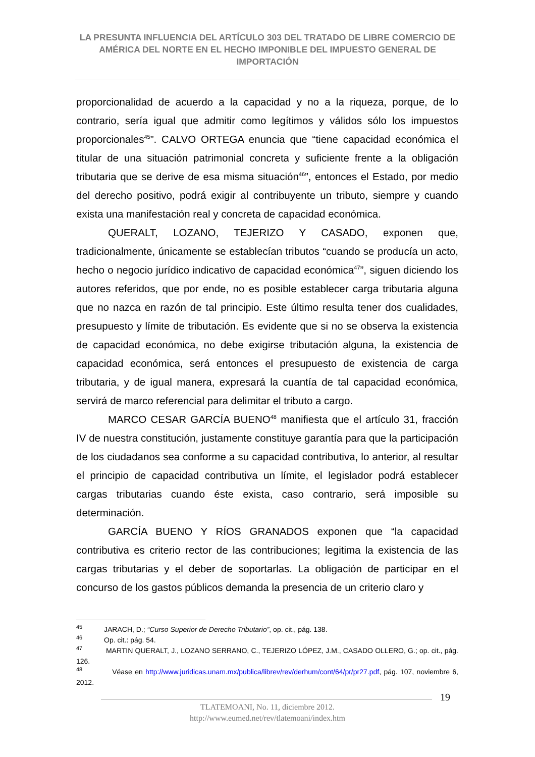LA PRESUNTA INFLUENCIA DEL ARTÍCULO 303 DEL TRATADO DE LIBRE COMERCIO DE AMÉRICA DEL NORTE EN EL HECHO IMPONIBLE DEL IMPUESTO GENERAL DE IMPORTACIÓN
proporcionalidad de acuerdo a la capacidad y no a la riqueza, porque, de lo contrario, sería igual que admitir como legítimos y válidos sólo los impuestos proporcionales<sup>45</sup>”. CALVO ORTEGA enuncia que “tiene capacidad económica el titular de una situación patrimonial concreta y suficiente frente a la obligación tributaria que se derive de esa misma situación<sup>46</sup>”, entonces el Estado, por medio del derecho positivo, podrá exigir al contribuyente un tributo, siempre y cuando exista una manifestación real y concreta de capacidad económica.
QUERALT, LOZANO, TEJERIZO Y CASADO, exponen que, tradicionalmente, únicamente se establecían tributos “cuando se producía un acto, hecho o negocio jurídico indicativo de capacidad económica<sup>47</sup>”, siguen diciendo los autores referidos, que por ende, no es posible establecer carga tributaria alguna que no nazca en razón de tal principio. Este último resulta tener dos cualidades, presupuesto y límite de tributación. Es evidente que si no se observa la existencia de capacidad económica, no debe exigirse tributación alguna, la existencia de capacidad económica, será entonces el presupuesto de existencia de carga tributaria, y de igual manera, expresará la cuantía de tal capacidad económica, servirá de marco referencial para delimitar el tributo a cargo.
MARCO CESAR GARCÍA BUENO<sup>48</sup> manifiesta que el artículo 31, fracción IV de nuestra constitución, justamente constituye garantía para que la participación de los ciudadanos sea conforme a su capacidad contributiva, lo anterior, al resultar el principio de capacidad contributiva un límite, el legislador podrá establecer cargas tributarias cuando éste exista, caso contrario, será imposible su determinación.
GARCÍA BUENO Y RÍOS GRANADOS exponen que “la capacidad contributiva es criterio rector de las contribuciones; legitima la existencia de las cargas tributarias y el deber de soportarlas. La obligación de participar en el concurso de los gastos públicos demanda la presencia de un criterio claro y
<sup>45</sup> JARACH, D.; “Curso Superior de Derecho Tributario”, op. cit., pág. 138.
<sup>46</sup> Op. cit.: pág. 54.
<sup>47</sup> MARTIN QUERALT, J., LOZANO SERRANO, C., TEJERIZO LÓPEZ, J.M., CASADO OLLERO, G.; op. cit., pág. 126.
<sup>48</sup> Véase en http://www.juridicas.unam.mx/publica/librev/rev/derhum/cont/64/pr/pr27.pdf, pág. 107, noviembre 6, 2012.
19
TLATEMOANI, No. 11, diciembre 2012.
http://www.eumed.net/rev/tlatemoani/index.htm